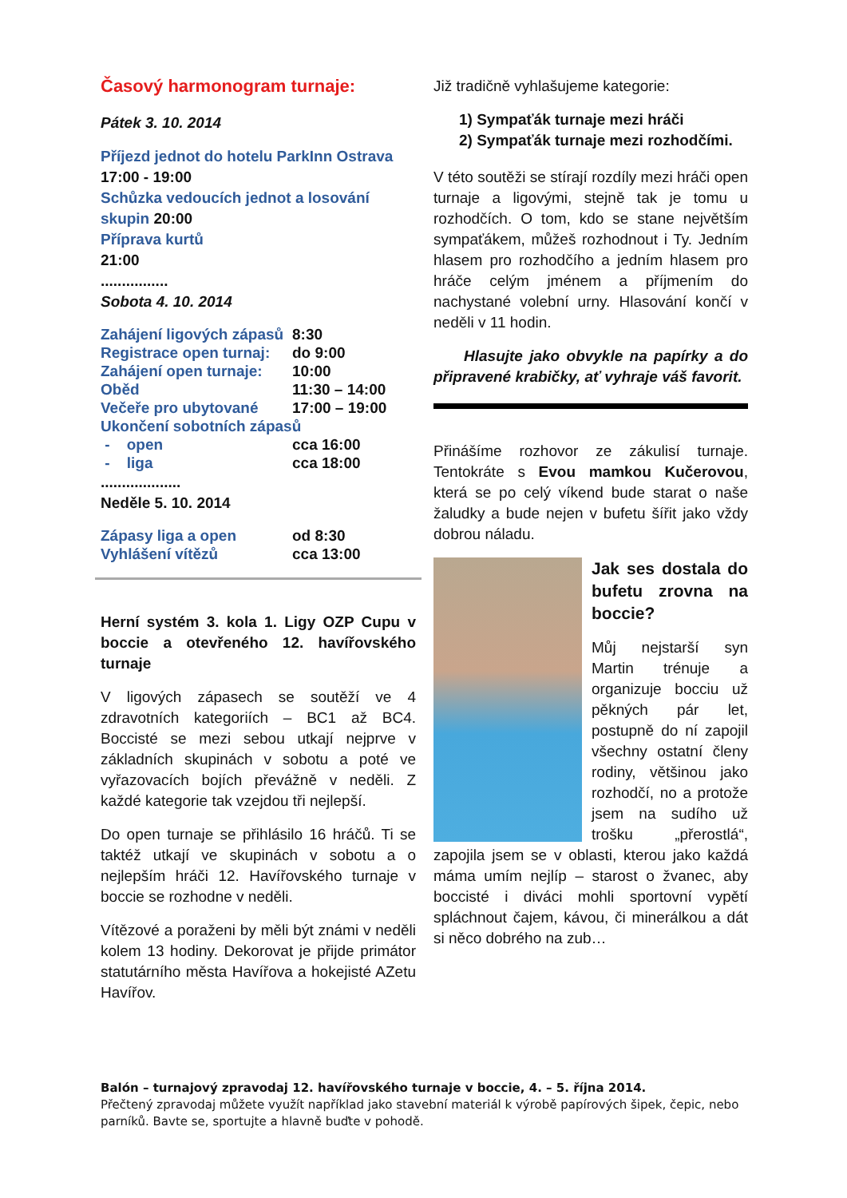Časový harmonogram turnaje:
Pátek 3. 10. 2014
Příjezd jednot do hotelu ParkInn Ostrava
17:00 - 19:00
Schůzka vedoucích jednot a losování skupin 20:00
Příprava kurtů
21:00
................
Sobota 4. 10. 2014
| Zahájení ligových zápasů | 8:30 |
| Registrace open turnaj: | do 9:00 |
| Zahájení open turnaje: | 10:00 |
| Oběd | 11:30 – 14:00 |
| Večeře pro ubytované | 17:00 – 19:00 |
| Ukončení sobotních zápasů | |
| - open | cca 16:00 |
| - liga | cca 18:00 |
...................
Neděle 5. 10. 2014
| Zápasy liga a open | od 8:30 |
| Vyhlášení vítězů | cca 13:00 |
Herní systém 3. kola 1. Ligy OZP Cupu v boccie a otevřeného 12. havířovského turnaje
V ligových zápasech se soutěží ve 4 zdravotních kategoriích – BC1 až BC4. Boccisté se mezi sebou utkají nejprve v základních skupinách v sobotu a poté ve vyřazovacích bojích převážně v neděli. Z každé kategorie tak vzejdou tři nejlepší.
Do open turnaje se přihlásilo 16 hráčů. Ti se taktéž utkají ve skupinách v sobotu a o nejlepším hráči 12. Havířovského turnaje v boccie se rozhodne v neděli.
Vítězové a poraženi by měli být známi v neděli kolem 13 hodiny. Dekorovat je přijde primátor statutárního města Havířova a hokejisté AZetu Havířov.
Již tradičně vyhlašujeme kategorie:
1) Sympaťák turnaje mezi hráči
2) Sympaťák turnaje mezi rozhodčími.
V této soutěži se stírají rozdíly mezi hráči open turnaje a ligovými, stejně tak je tomu u rozhodčích. O tom, kdo se stane největším sympaťákem, můžeš rozhodnout i Ty. Jedním hlasem pro rozhodčího a jedním hlasem pro hráče celým jménem a příjmením do nachystané volební urny. Hlasování končí v neděli v 11 hodin.
Hlasujte jako obvykle na papírky a do připravené krabičky, ať vyhraje váš favorit.
Přinášíme rozhovor ze zákulisí turnaje. Tentokráte s Evou mamkou Kučerovou, která se po celý víkend bude starat o naše žaludky a bude nejen v bufetu šířit jako vždy dobrou náladu.
Jak ses dostala do bufetu zrovna na boccie?
Můj nejstarší syn Martin trénuje a organizuje bocciu už pěkných pár let, postupně do ní zapojil všechny ostatní členy rodiny, většinou jako rozhodčí, no a protože jsem na sudího už trošku „přerostlá“, zapojila jsem se v oblasti, kterou jako každá máma umím nejlíp – starost o žvanec, aby boccisté i diváci mohli sportovní vypětí spláchnout čajem, kávou, či minerálkou a dát si něco dobrého na zub…
Balón – turnajový zpravodaj 12. havířovského turnaje v boccie, 4. – 5. října 2014.
Přečtený zpravodaj můžete využít například jako stavební materiál k výrobě papírových šipek, čepic, nebo parníků. Bavte se, sportujte a hlavně buďte v pohodě.